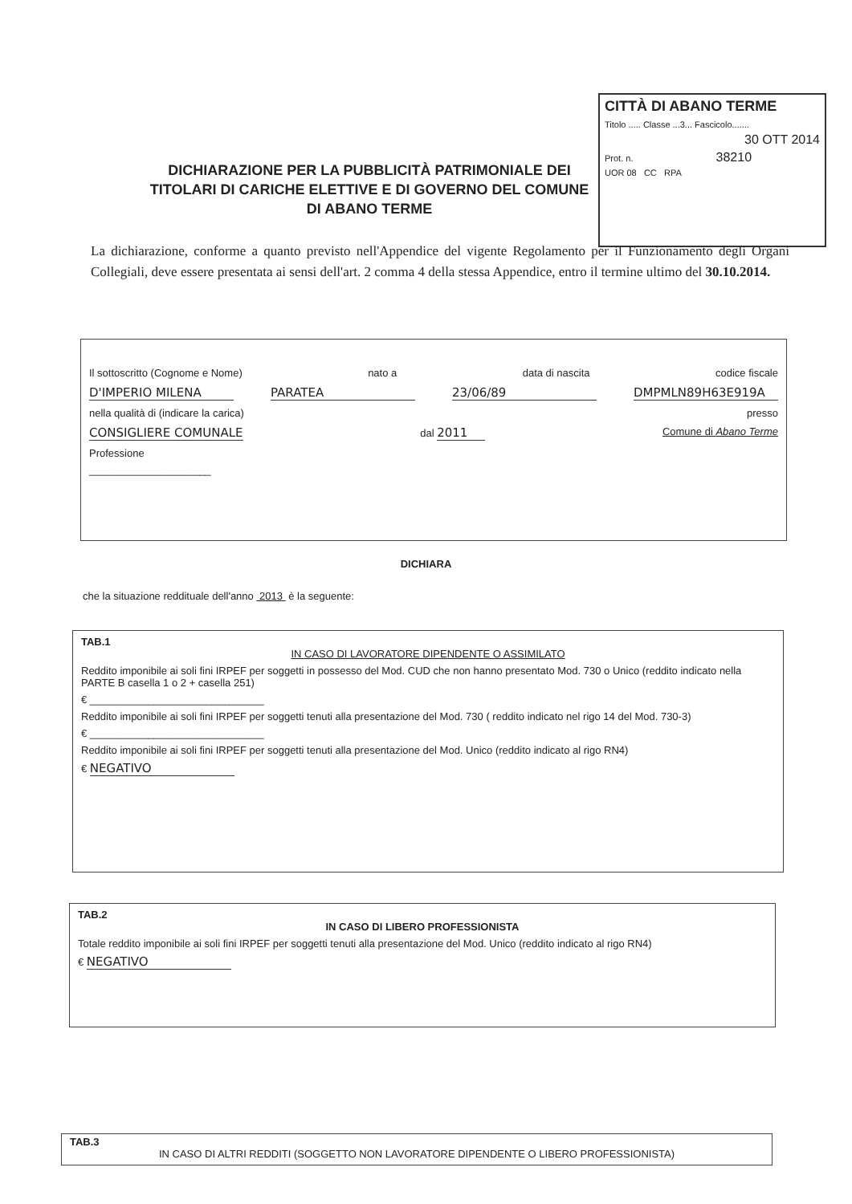CITTÀ DI ABANO TERME
Titolo ..... Classe ...3... Fascicolo.......
30 OTT 2014
Prot. n. 38210
UOR 08 CC RPA
DICHIARAZIONE PER LA PUBBLICITÀ PATRIMONIALE DEI TITOLARI DI CARICHE ELETTIVE E DI GOVERNO DEL COMUNE DI ABANO TERME
La dichiarazione, conforme a quanto previsto nell'Appendice del vigente Regolamento per il Funzionamento degli Organi Collegiali, deve essere presentata ai sensi dell'art. 2 comma 4 della stessa Appendice, entro il termine ultimo del 30.10.2014.
Il sottoscritto (Cognome e Nome) nato a data di nascita codice fiscale
D'IMPERIO MILENA PARATEA 23/06/89 DMPMLN89H63E919A
nella qualità di (indicare la carica) presso
CONSIGLIERE COMUNALE dal 2011 Comune di Abano Terme
Professione
_____________________
DICHIARA
che la situazione reddituale dell'anno 2013 è la seguente:
TAB.1
IN CASO DI LAVORATORE DIPENDENTE O ASSIMILATO
Reddito imponibile ai soli fini IRPEF per soggetti in possesso del Mod. CUD che non hanno presentato Mod. 730 o Unico (reddito indicato nella PARTE B casella 1 o 2 + casella 251)
€ ______________________________
Reddito imponibile ai soli fini IRPEF per soggetti tenuti alla presentazione del Mod. 730 ( reddito indicato nel rigo 14 del Mod. 730-3)
€ ______________________________
Reddito imponibile ai soli fini IRPEF per soggetti tenuti alla presentazione del Mod. Unico (reddito indicato al rigo RN4)
€ NEGATIVO
TAB.2
IN CASO DI LIBERO PROFESSIONISTA
Totale reddito imponibile ai soli fini IRPEF per soggetti tenuti alla presentazione del Mod. Unico (reddito indicato al rigo RN4)
€ NEGATIVO
TAB.3
IN CASO DI ALTRI REDDITI (SOGGETTO NON LAVORATORE DIPENDENTE O LIBERO PROFESSIONISTA)